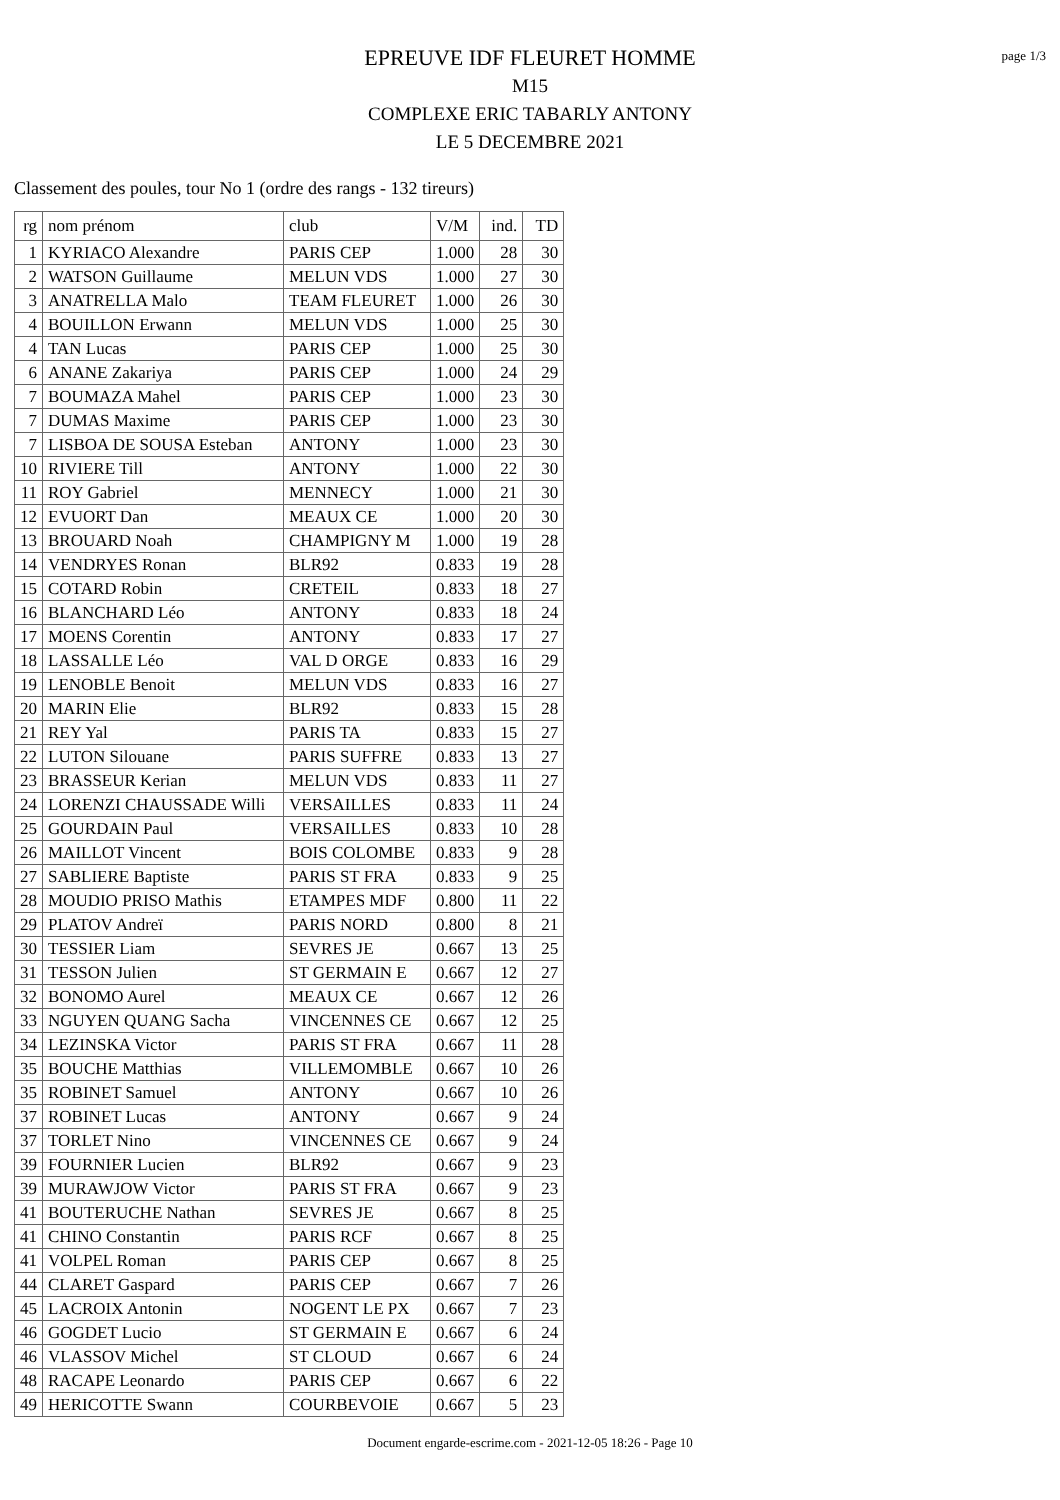page 1/3
EPREUVE IDF FLEURET HOMME
M15
COMPLEXE ERIC TABARLY ANTONY
LE 5 DECEMBRE 2021
Classement des poules, tour No 1 (ordre des rangs - 132 tireurs)
| rg | nom prénom | club | V/M | ind. | TD |
| --- | --- | --- | --- | --- | --- |
| 1 | KYRIACO Alexandre | PARIS CEP | 1.000 | 28 | 30 |
| 2 | WATSON Guillaume | MELUN VDS | 1.000 | 27 | 30 |
| 3 | ANATRELLA Malo | TEAM FLEURET | 1.000 | 26 | 30 |
| 4 | BOUILLON Erwann | MELUN VDS | 1.000 | 25 | 30 |
| 4 | TAN Lucas | PARIS CEP | 1.000 | 25 | 30 |
| 6 | ANANE Zakariya | PARIS CEP | 1.000 | 24 | 29 |
| 7 | BOUMAZA Mahel | PARIS CEP | 1.000 | 23 | 30 |
| 7 | DUMAS Maxime | PARIS CEP | 1.000 | 23 | 30 |
| 7 | LISBOA DE SOUSA Esteban | ANTONY | 1.000 | 23 | 30 |
| 10 | RIVIERE Till | ANTONY | 1.000 | 22 | 30 |
| 11 | ROY Gabriel | MENNECY | 1.000 | 21 | 30 |
| 12 | EVUORT Dan | MEAUX CE | 1.000 | 20 | 30 |
| 13 | BROUARD Noah | CHAMPIGNY M | 1.000 | 19 | 28 |
| 14 | VENDRYES Ronan | BLR92 | 0.833 | 19 | 28 |
| 15 | COTARD Robin | CRETEIL | 0.833 | 18 | 27 |
| 16 | BLANCHARD Léo | ANTONY | 0.833 | 18 | 24 |
| 17 | MOENS Corentin | ANTONY | 0.833 | 17 | 27 |
| 18 | LASSALLE Léo | VAL D ORGE | 0.833 | 16 | 29 |
| 19 | LENOBLE Benoit | MELUN VDS | 0.833 | 16 | 27 |
| 20 | MARIN Elie | BLR92 | 0.833 | 15 | 28 |
| 21 | REY Yal | PARIS TA | 0.833 | 15 | 27 |
| 22 | LUTON Silouane | PARIS SUFFRE | 0.833 | 13 | 27 |
| 23 | BRASSEUR Kerian | MELUN VDS | 0.833 | 11 | 27 |
| 24 | LORENZI CHAUSSADE Willi | VERSAILLES | 0.833 | 11 | 24 |
| 25 | GOURDAIN Paul | VERSAILLES | 0.833 | 10 | 28 |
| 26 | MAILLOT Vincent | BOIS COLOMBE | 0.833 | 9 | 28 |
| 27 | SABLIERE Baptiste | PARIS ST FRA | 0.833 | 9 | 25 |
| 28 | MOUDIO PRISO Mathis | ETAMPES MDF | 0.800 | 11 | 22 |
| 29 | PLATOV Andreï | PARIS NORD | 0.800 | 8 | 21 |
| 30 | TESSIER Liam | SEVRES JE | 0.667 | 13 | 25 |
| 31 | TESSON Julien | ST GERMAIN E | 0.667 | 12 | 27 |
| 32 | BONOMO Aurel | MEAUX CE | 0.667 | 12 | 26 |
| 33 | NGUYEN QUANG Sacha | VINCENNES CE | 0.667 | 12 | 25 |
| 34 | LEZINSKA Victor | PARIS ST FRA | 0.667 | 11 | 28 |
| 35 | BOUCHE Matthias | VILLEMOMBLE | 0.667 | 10 | 26 |
| 35 | ROBINET Samuel | ANTONY | 0.667 | 10 | 26 |
| 37 | ROBINET Lucas | ANTONY | 0.667 | 9 | 24 |
| 37 | TORLET Nino | VINCENNES CE | 0.667 | 9 | 24 |
| 39 | FOURNIER Lucien | BLR92 | 0.667 | 9 | 23 |
| 39 | MURAWJOW Victor | PARIS ST FRA | 0.667 | 9 | 23 |
| 41 | BOUTERUCHE Nathan | SEVRES JE | 0.667 | 8 | 25 |
| 41 | CHINO Constantin | PARIS RCF | 0.667 | 8 | 25 |
| 41 | VOLPEL Roman | PARIS CEP | 0.667 | 8 | 25 |
| 44 | CLARET Gaspard | PARIS CEP | 0.667 | 7 | 26 |
| 45 | LACROIX Antonin | NOGENT LE PX | 0.667 | 7 | 23 |
| 46 | GOGDET Lucio | ST GERMAIN E | 0.667 | 6 | 24 |
| 46 | VLASSOV Michel | ST CLOUD | 0.667 | 6 | 24 |
| 48 | RACAPE Leonardo | PARIS CEP | 0.667 | 6 | 22 |
| 49 | HERICOTTE Swann | COURBEVOIE | 0.667 | 5 | 23 |
Document engarde-escrime.com - 2021-12-05 18:26 - Page 10